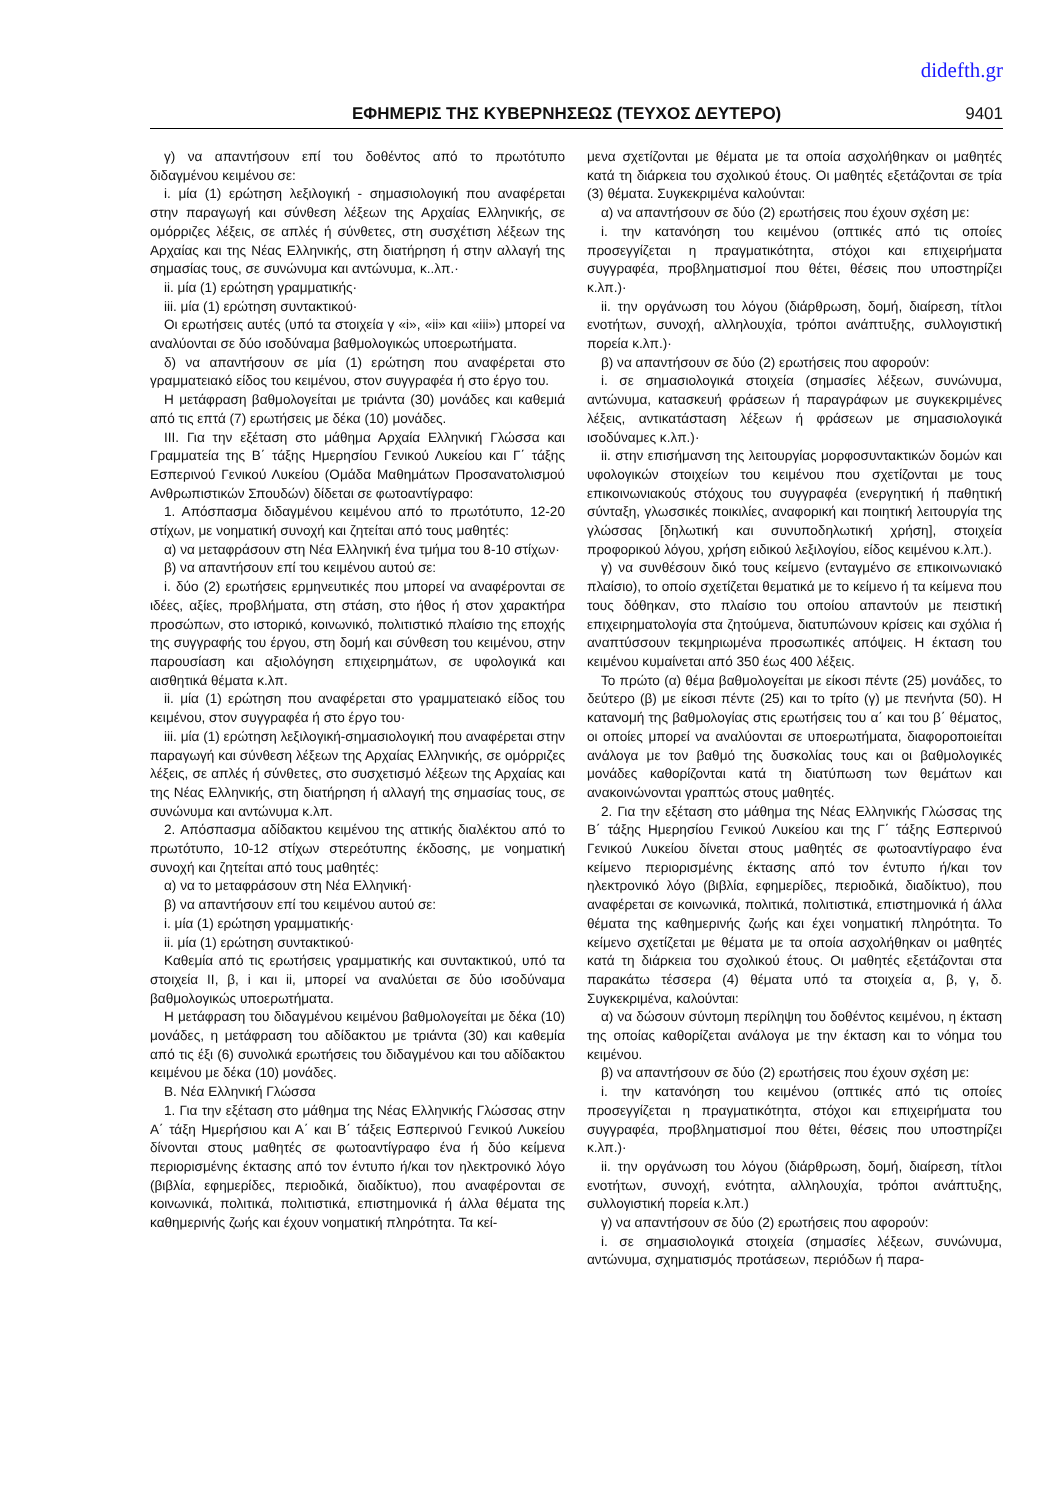didefth.gr
ΕΦΗΜΕΡΙΣ ΤΗΣ ΚΥΒΕΡΝΗΣΕΩΣ (ΤΕΥΧΟΣ ΔΕΥΤΕΡΟ) 9401
γ) να απαντήσουν επί του δοθέντος από το πρωτότυπο διδαγμένου κειμένου σε:
i. μία (1) ερώτηση λεξιλογική - σημασιολογική που αναφέρεται στην παραγωγή και σύνθεση λέξεων της Αρχαίας Ελληνικής, σε ομόρριζες λέξεις, σε απλές ή σύνθετες, στη συσχέτιση λέξεων της Αρχαίας και της Νέας Ελληνικής, στη διατήρηση ή στην αλλαγή της σημασίας τους, σε συνώνυμα και αντώνυμα, κ..λπ.·
ii. μία (1) ερώτηση γραμματικής·
iii. μία (1) ερώτηση συντακτικού·
Οι ερωτήσεις αυτές (υπό τα στοιχεία γ «i», «ii» και «iii») μπορεί να αναλύονται σε δύο ισοδύναμα βαθμολογικώς υποερωτήματα.
δ) να απαντήσουν σε μία (1) ερώτηση που αναφέρεται στο γραμματειακό είδος του κειμένου, στον συγγραφέα ή στο έργο του.
Η μετάφραση βαθμολογείται με τριάντα (30) μονάδες και καθεμιά από τις επτά (7) ερωτήσεις με δέκα (10) μονάδες.
ΙΙΙ. Για την εξέταση στο μάθημα Αρχαία Ελληνική Γλώσσα και Γραμματεία της Β΄ τάξης Ημερησίου Γενικού Λυκείου και Γ΄ τάξης Εσπερινού Γενικού Λυκείου (Ομάδα Μαθημάτων Προσανατολισμού Ανθρωπιστικών Σπουδών) δίδεται σε φωτοαντίγραφο:
1. Απόσπασμα διδαγμένου κειμένου από το πρωτότυπο, 12-20 στίχων, με νοηματική συνοχή και ζητείται από τους μαθητές:
α) να μεταφράσουν στη Νέα Ελληνική ένα τμήμα του 8-10 στίχων·
β) να απαντήσουν επί του κειμένου αυτού σε:
i. δύο (2) ερωτήσεις ερμηνευτικές που μπορεί να αναφέρονται σε ιδέες, αξίες, προβλήματα, στη στάση, στο ήθος ή στον χαρακτήρα προσώπων, στο ιστορικό, κοινωνικό, πολιτιστικό πλαίσιο της εποχής της συγγραφής του έργου, στη δομή και σύνθεση του κειμένου, στην παρουσίαση και αξιολόγηση επιχειρημάτων, σε υφολογικά και αισθητικά θέματα κ.λπ.
ii. μία (1) ερώτηση που αναφέρεται στο γραμματειακό είδος του κειμένου, στον συγγραφέα ή στο έργο του·
iii. μία (1) ερώτηση λεξιλογική-σημασιολογική που αναφέρεται στην παραγωγή και σύνθεση λέξεων της Αρχαίας Ελληνικής, σε ομόρριζες λέξεις, σε απλές ή σύνθετες, στο συσχετισμό λέξεων της Αρχαίας και της Νέας Ελληνικής, στη διατήρηση ή αλλαγή της σημασίας τους, σε συνώνυμα και αντώνυμα κ.λπ.
2. Απόσπασμα αδίδακτου κειμένου της αττικής διαλέκτου από το πρωτότυπο, 10-12 στίχων στερεότυπης έκδοσης, με νοηματική συνοχή και ζητείται από τους μαθητές:
α) να το μεταφράσουν στη Νέα Ελληνική·
β) να απαντήσουν επί του κειμένου αυτού σε:
i. μία (1) ερώτηση γραμματικής·
ii. μία (1) ερώτηση συντακτικού·
Καθεμία από τις ερωτήσεις γραμματικής και συντακτικού, υπό τα στοιχεία ΙΙ, β, i και ii, μπορεί να αναλύεται σε δύο ισοδύναμα βαθμολογικώς υποερωτήματα.
Η μετάφραση του διδαγμένου κειμένου βαθμολογείται με δέκα (10) μονάδες, η μετάφραση του αδίδακτου με τριάντα (30) και καθεμία από τις έξι (6) συνολικά ερωτήσεις του διδαγμένου και του αδίδακτου κειμένου με δέκα (10) μονάδες.
Β. Νέα Ελληνική Γλώσσα
1. Για την εξέταση στο μάθημα της Νέας Ελληνικής Γλώσσας στην Α΄ τάξη Ημερήσιου και Α΄ και Β΄ τάξεις Εσπερινού Γενικού Λυκείου δίνονται στους μαθητές σε φωτοαντίγραφο ένα ή δύο κείμενα περιορισμένης έκτασης από τον έντυπο ή/και τον ηλεκτρονικό λόγο (βιβλία, εφημερίδες, περιοδικά, διαδίκτυο), που αναφέρονται σε κοινωνικά, πολιτικά, πολιτιστικά, επιστημονικά ή άλλα θέματα της καθημερινής ζωής και έχουν νοηματική πληρότητα. Τα κεί-
μενα σχετίζονται με θέματα με τα οποία ασχολήθηκαν οι μαθητές κατά τη διάρκεια του σχολικού έτους. Οι μαθητές εξετάζονται σε τρία (3) θέματα. Συγκεκριμένα καλούνται:
α) να απαντήσουν σε δύο (2) ερωτήσεις που έχουν σχέση με:
i. την κατανόηση του κειμένου (οπτικές από τις οποίες προσεγγίζεται η πραγματικότητα, στόχοι και επιχειρήματα συγγραφέα, προβληματισμοί που θέτει, θέσεις που υποστηρίζει κ.λπ.)·
ii. την οργάνωση του λόγου (διάρθρωση, δομή, διαίρεση, τίτλοι ενοτήτων, συνοχή, αλληλουχία, τρόποι ανάπτυξης, συλλογιστική πορεία κ.λπ.)·
β) να απαντήσουν σε δύο (2) ερωτήσεις που αφορούν:
i. σε σημασιολογικά στοιχεία (σημασίες λέξεων, συνώνυμα, αντώνυμα, κατασκευή φράσεων ή παραγράφων με συγκεκριμένες λέξεις, αντικατάσταση λέξεων ή φράσεων με σημασιολογικά ισοδύναμες κ.λπ.)·
ii. στην επισήμανση της λειτουργίας μορφοσυντακτικών δομών και υφολογικών στοιχείων του κειμένου που σχετίζονται με τους επικοινωνιακούς στόχους του συγγραφέα (ενεργητική ή παθητική σύνταξη, γλωσσικές ποικιλίες, αναφορική και ποιητική λειτουργία της γλώσσας [δηλωτική και συνυποδηλωτική χρήση], στοιχεία προφορικού λόγου, χρήση ειδικού λεξιλογίου, είδος κειμένου κ.λπ.).
γ) να συνθέσουν δικό τους κείμενο (ενταγμένο σε επικοινωνιακό πλαίσιο), το οποίο σχετίζεται θεματικά με το κείμενο ή τα κείμενα που τους δόθηκαν, στο πλαίσιο του οποίου απαντούν με πειστική επιχειρηματολογία στα ζητούμενα, διατυπώνουν κρίσεις και σχόλια ή αναπτύσσουν τεκμηριωμένα προσωπικές απόψεις. Η έκταση του κειμένου κυμαίνεται από 350 έως 400 λέξεις.
Το πρώτο (α) θέμα βαθμολογείται με είκοσι πέντε (25) μονάδες, το δεύτερο (β) με είκοσι πέντε (25) και το τρίτο (γ) με πενήντα (50). Η κατανομή της βαθμολογίας στις ερωτήσεις του α΄ και του β΄ θέματος, οι οποίες μπορεί να αναλύονται σε υποερωτήματα, διαφοροποιείται ανάλογα με τον βαθμό της δυσκολίας τους και οι βαθμολογικές μονάδες καθορίζονται κατά τη διατύπωση των θεμάτων και ανακοινώνονται γραπτώς στους μαθητές.
2. Για την εξέταση στο μάθημα της Νέας Ελληνικής Γλώσσας της Β΄ τάξης Ημερησίου Γενικού Λυκείου και της Γ΄ τάξης Εσπερινού Γενικού Λυκείου δίνεται στους μαθητές σε φωτοαντίγραφο ένα κείμενο περιορισμένης έκτασης από τον έντυπο ή/και τον ηλεκτρονικό λόγο (βιβλία, εφημερίδες, περιοδικά, διαδίκτυο), που αναφέρεται σε κοινωνικά, πολιτικά, πολιτιστικά, επιστημονικά ή άλλα θέματα της καθημερινής ζωής και έχει νοηματική πληρότητα. Το κείμενο σχετίζεται με θέματα με τα οποία ασχολήθηκαν οι μαθητές κατά τη διάρκεια του σχολικού έτους. Οι μαθητές εξετάζονται στα παρακάτω τέσσερα (4) θέματα υπό τα στοιχεία α, β, γ, δ. Συγκεκριμένα, καλούνται:
α) να δώσουν σύντομη περίληψη του δοθέντος κειμένου, η έκταση της οποίας καθορίζεται ανάλογα με την έκταση και το νόημα του κειμένου.
β) να απαντήσουν σε δύο (2) ερωτήσεις που έχουν σχέση με:
i. την κατανόηση του κειμένου (οπτικές από τις οποίες προσεγγίζεται η πραγματικότητα, στόχοι και επιχειρήματα του συγγραφέα, προβληματισμοί που θέτει, θέσεις που υποστηρίζει κ.λπ.)·
ii. την οργάνωση του λόγου (διάρθρωση, δομή, διαίρεση, τίτλοι ενοτήτων, συνοχή, ενότητα, αλληλουχία, τρόποι ανάπτυξης, συλλογιστική πορεία κ.λπ.)
γ) να απαντήσουν σε δύο (2) ερωτήσεις που αφορούν:
i. σε σημασιολογικά στοιχεία (σημασίες λέξεων, συνώνυμα, αντώνυμα, σχηματισμός προτάσεων, περιόδων ή παρα-